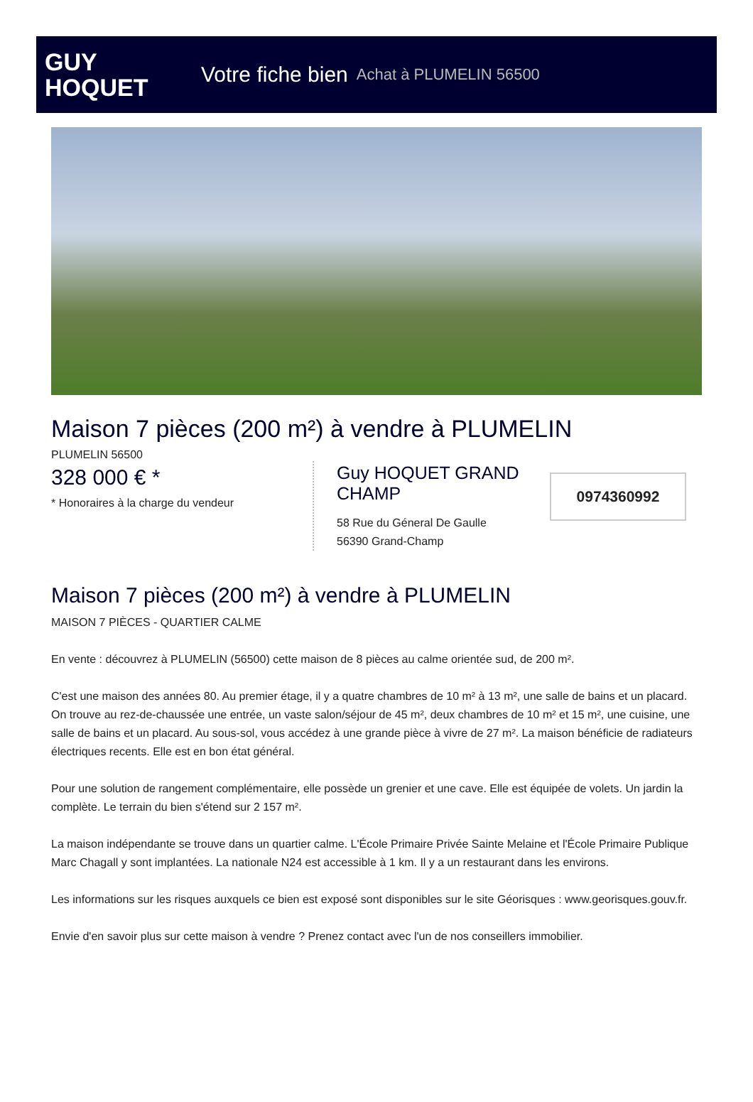GUY
HOQUET
Votre fiche bien Achat à PLUMELIN 56500
Maison 7 pièces (200 m²) à vendre à PLUMELIN
PLUMELIN 56500
328 000 € *
* Honoraires à la charge du vendeur
Guy HOQUET GRAND CHAMP
58 Rue du Géneral De Gaulle
56390 Grand-Champ
0974360992
Maison 7 pièces (200 m²) à vendre à PLUMELIN
MAISON 7 PIÈCES - QUARTIER CALME
En vente : découvrez à PLUMELIN (56500) cette maison de 8 pièces au calme orientée sud, de 200 m².
C'est une maison des années 80. Au premier étage, il y a quatre chambres de 10 m² à 13 m², une salle de bains et un placard. On trouve au rez-de-chaussée une entrée, un vaste salon/séjour de 45 m², deux chambres de 10 m² et 15 m², une cuisine, une salle de bains et un placard. Au sous-sol, vous accédez à une grande pièce à vivre de 27 m². La maison bénéficie de radiateurs électriques recents. Elle est en bon état général.
Pour une solution de rangement complémentaire, elle possède un grenier et une cave. Elle est équipée de volets. Un jardin la complète. Le terrain du bien s'étend sur 2 157 m².
La maison indépendante se trouve dans un quartier calme. L'École Primaire Privée Sainte Melaine et l'École Primaire Publique Marc Chagall y sont implantées. La nationale N24 est accessible à 1 km. Il y a un restaurant dans les environs.
Les informations sur les risques auxquels ce bien est exposé sont disponibles sur le site Géorisques : www.georisques.gouv.fr.
Envie d'en savoir plus sur cette maison à vendre ? Prenez contact avec l'un de nos conseillers immobilier.